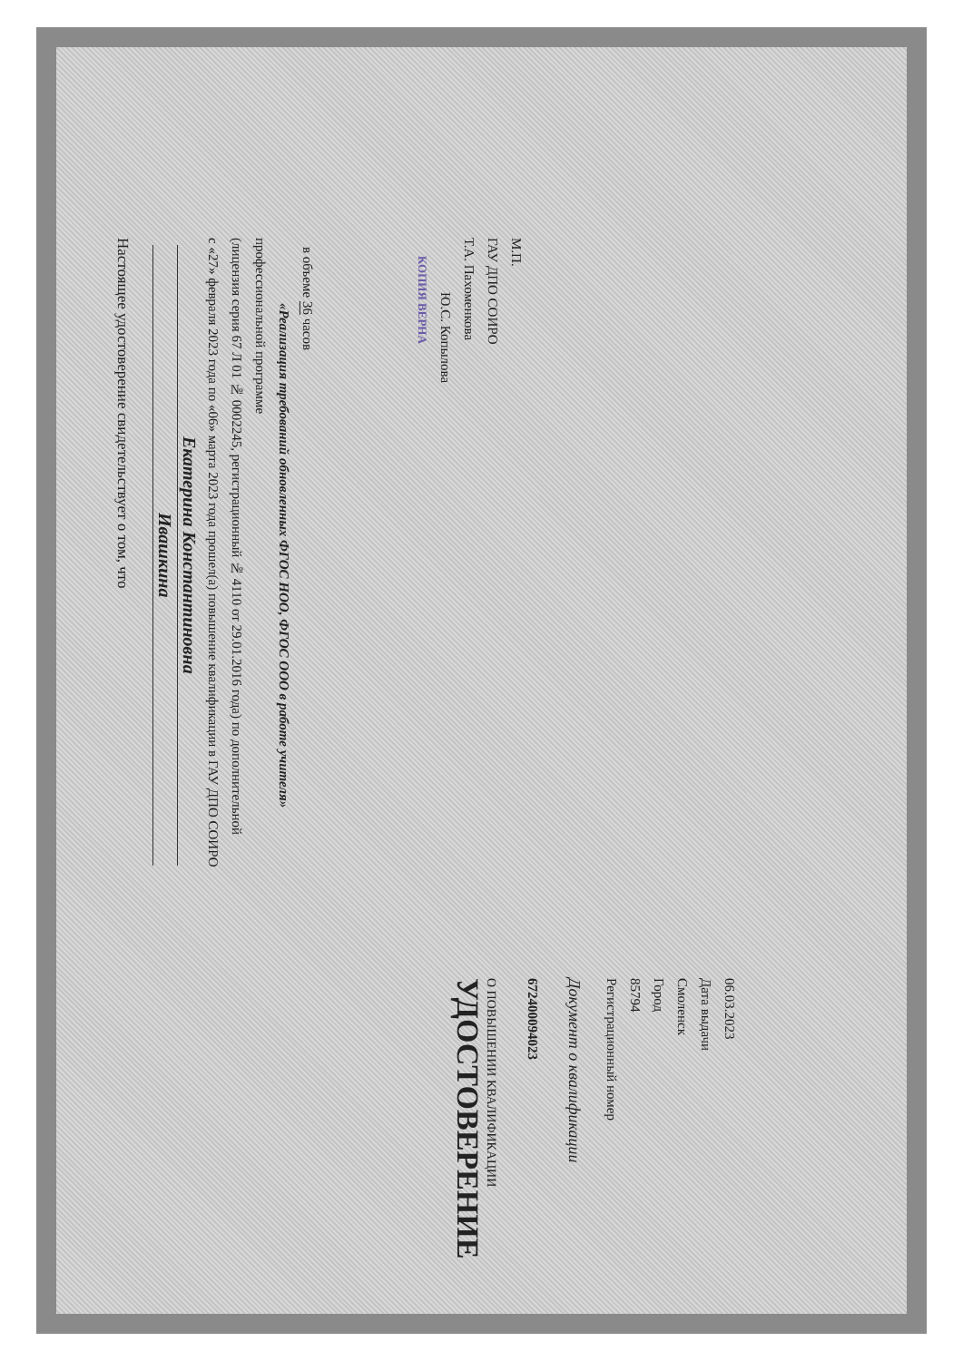Настоящее удостоверение свидетельствует о том, что
Ивашкина
Екатерина Константиновна
с «27» февраля 2023 года по «06» марта 2023 года прошел(а) повышение квалификации в ГАУ ДПО СОИРО (лицензия серия 67 Л 01 № 0002245, регистрационный № 4110 от 29.01.2016 года) по дополнительной профессиональной программе
«Реализация требований обновленных ФГОС НОО, ФГОС ООО в работе учителя»
в объеме 36 часов
КОПИЯ ВЕРНА
Ю.С. Копылова
Т.А. Пахоменкова
ГАУ ДПО СОИРО
М.П.
УДОСТОВЕРЕНИЕ
О ПОВЫШЕНИИ КВАЛИФИКАЦИИ
672400094023
Документ о квалификации
Регистрационный номер
85794
Город
Смоленск
Дата выдачи
06.03.2023